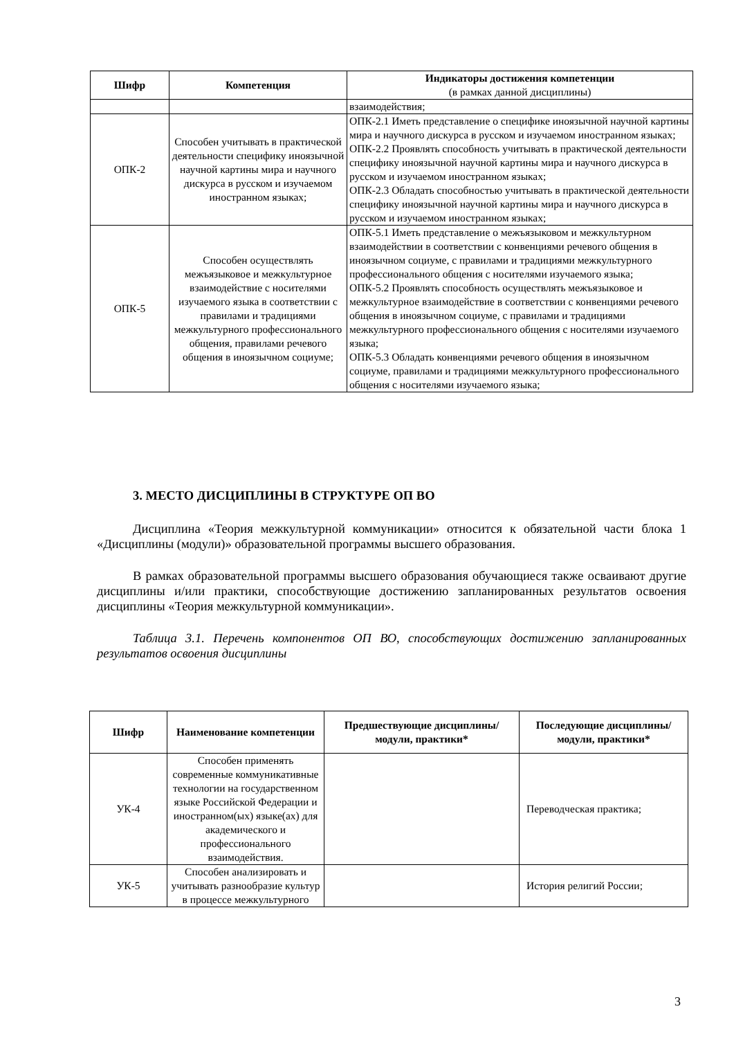| Шифр | Компетенция | Индикаторы достижения компетенции (в рамках данной дисциплины) |
| --- | --- | --- |
| | | взаимодействия; |
| ОПК-2 | Способен учитывать в практической деятельности специфику иноязычной научной картины мира и научного дискурса в русском и изучаемом иностранном языках; | ОПК-2.1 Иметь представление о специфике иноязычной научной картины мира и научного дискурса в русском и изучаемом иностранном языках; ОПК-2.2 Проявлять способность учитывать в практической деятельности специфику иноязычной научной картины мира и научного дискурса в русском и изучаемом иностранном языках; ОПК-2.3 Обладать способностью учитывать в практической деятельности специфику иноязычной научной картины мира и научного дискурса в русском и изучаемом иностранном языках; |
| ОПК-5 | Способен осуществлять межъязыковое и межкультурное взаимодействие с носителями изучаемого языка в соответствии с правилами и традициями межкультурного профессионального общения, правилами речевого общения в иноязычном социуме; | ОПК-5.1 Иметь представление о межъязыковом и межкультурном взаимодействии в соответствии с конвенциями речевого общения в иноязычном социуме, с правилами и традициями межкультурного профессионального общения с носителями изучаемого языка; ОПК-5.2 Проявлять способность осуществлять межъязыковое и межкультурное взаимодействие в соответствии с конвенциями речевого общения в иноязычном социуме, с правилами и традициями межкультурного профессионального общения с носителями изучаемого языка; ОПК-5.3 Обладать конвенциями речевого общения в иноязычном социуме, правилами и традициями межкультурного профессионального общения с носителями изучаемого языка; |
3. МЕСТО ДИСЦИПЛИНЫ В СТРУКТУРЕ ОП ВО
Дисциплина «Теория межкультурной коммуникации» относится к обязательной части блока 1 «Дисциплины (модули)» образовательной программы высшего образования.
В рамках образовательной программы высшего образования обучающиеся также осваивают другие дисциплины и/или практики, способствующие достижению запланированных результатов освоения дисциплины «Теория межкультурной коммуникации».
Таблица 3.1. Перечень компонентов ОП ВО, способствующих достижению запланированных результатов освоения дисциплины
| Шифр | Наименование компетенции | Предшествующие дисциплины/модули, практики* | Последующие дисциплины/модули, практики* |
| --- | --- | --- | --- |
| УК-4 | Способен применять современные коммуникативные технологии на государственном языке Российской Федерации и иностранном(ых) языке(ах) для академического и профессионального взаимодействия. | | Переводческая практика; |
| УК-5 | Способен анализировать и учитывать разнообразие культур в процессе межкультурного | | История религий России; |
3